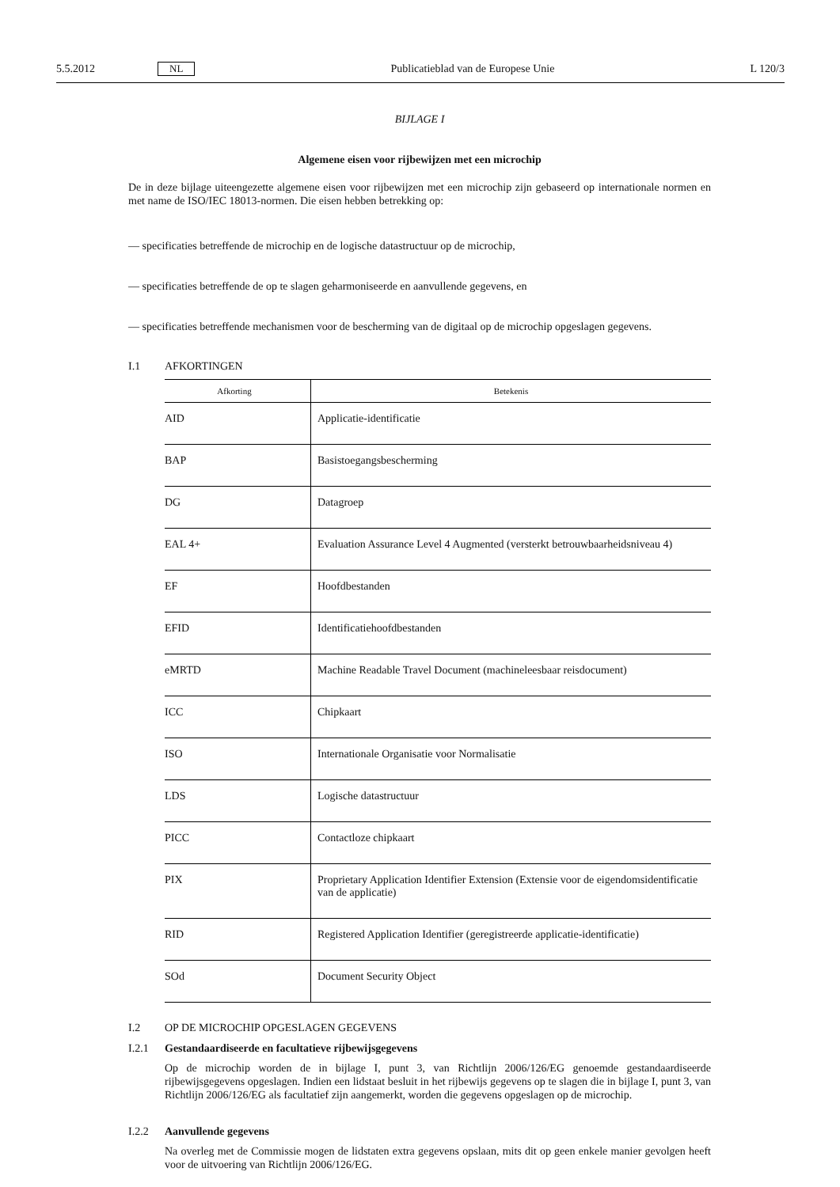5.5.2012 NL Publicatieblad van de Europese Unie L 120/3
BIJLAGE I
Algemene eisen voor rijbewijzen met een microchip
De in deze bijlage uiteengezette algemene eisen voor rijbewijzen met een microchip zijn gebaseerd op internationale normen en met name de ISO/IEC 18013-normen. Die eisen hebben betrekking op:
— specificaties betreffende de microchip en de logische datastructuur op de microchip,
— specificaties betreffende de op te slagen geharmoniseerde en aanvullende gegevens, en
— specificaties betreffende mechanismen voor de bescherming van de digitaal op de microchip opgeslagen gegevens.
I.1 AFKORTINGEN
| Afkorting | Betekenis |
| --- | --- |
| AID | Applicatie-identificatie |
| BAP | Basistoegangsbescherming |
| DG | Datagroep |
| EAL 4+ | Evaluation Assurance Level 4 Augmented (versterkt betrouwbaarheidsniveau 4) |
| EF | Hoofdbestanden |
| EFID | Identificatiehoofdbestanden |
| eMRTD | Machine Readable Travel Document (machineleesbaar reisdocument) |
| ICC | Chipkaart |
| ISO | Internationale Organisatie voor Normalisatie |
| LDS | Logische datastructuur |
| PICC | Contactloze chipkaart |
| PIX | Proprietary Application Identifier Extension (Extensie voor de eigendomsidentificatie van de applicatie) |
| RID | Registered Application Identifier (geregistreerde applicatie-identificatie) |
| SOd | Document Security Object |
I.2 OP DE MICROCHIP OPGESLAGEN GEGEVENS
I.2.1 Gestandaardiseerde en facultatieve rijbewijsgegevens
Op de microchip worden de in bijlage I, punt 3, van Richtlijn 2006/126/EG genoemde gestandaardiseerde rijbewijsgegevens opgeslagen. Indien een lidstaat besluit in het rijbewijs gegevens op te slagen die in bijlage I, punt 3, van Richtlijn 2006/126/EG als facultatief zijn aangemerkt, worden die gegevens opgeslagen op de microchip.
I.2.2 Aanvullende gegevens
Na overleg met de Commissie mogen de lidstaten extra gegevens opslaan, mits dit op geen enkele manier gevolgen heeft voor de uitvoering van Richtlijn 2006/126/EG.